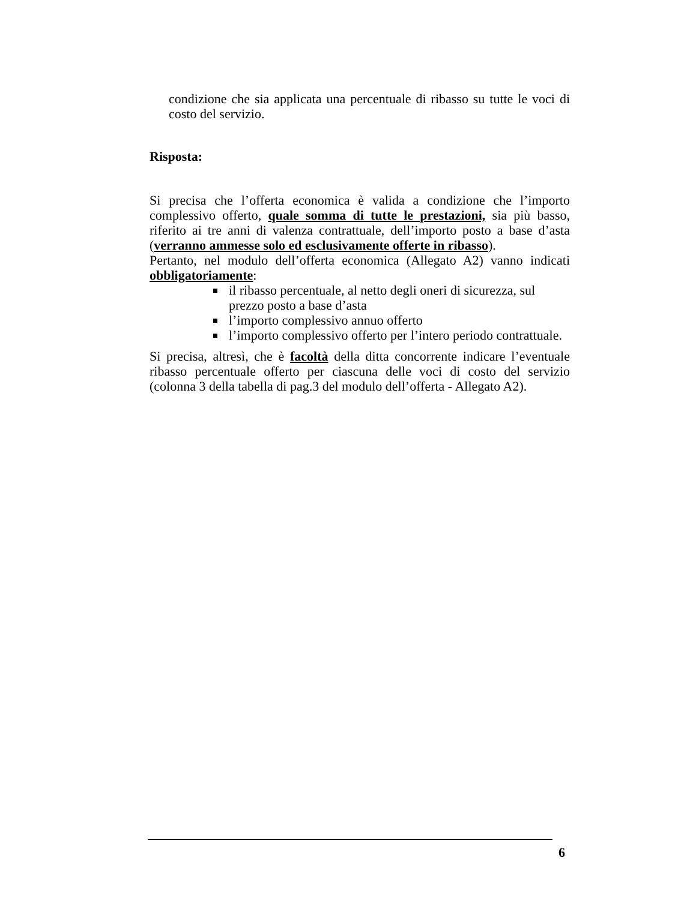condizione che sia applicata una percentuale di ribasso su tutte le voci di costo del servizio.
Risposta:
Si precisa che l’offerta economica è valida a condizione che l’importo complessivo offerto, quale somma di tutte le prestazioni, sia più basso, riferito ai tre anni di valenza contrattuale, dell’importo posto a base d’asta (verranno ammesse solo ed esclusivamente offerte in ribasso).
Pertanto, nel modulo dell’offerta economica (Allegato A2) vanno indicati obbligatoriamente:
il ribasso percentuale, al netto degli oneri di sicurezza, sul prezzo posto a base d’asta
l’importo complessivo annuo offerto
l’importo complessivo offerto per l’intero periodo contrattuale.
Si precisa, altresì, che è facoltà della ditta concorrente indicare l’eventuale ribasso percentuale offerto per ciascuna delle voci di costo del servizio (colonna 3 della tabella di pag.3 del modulo dell’offerta - Allegato A2).
6